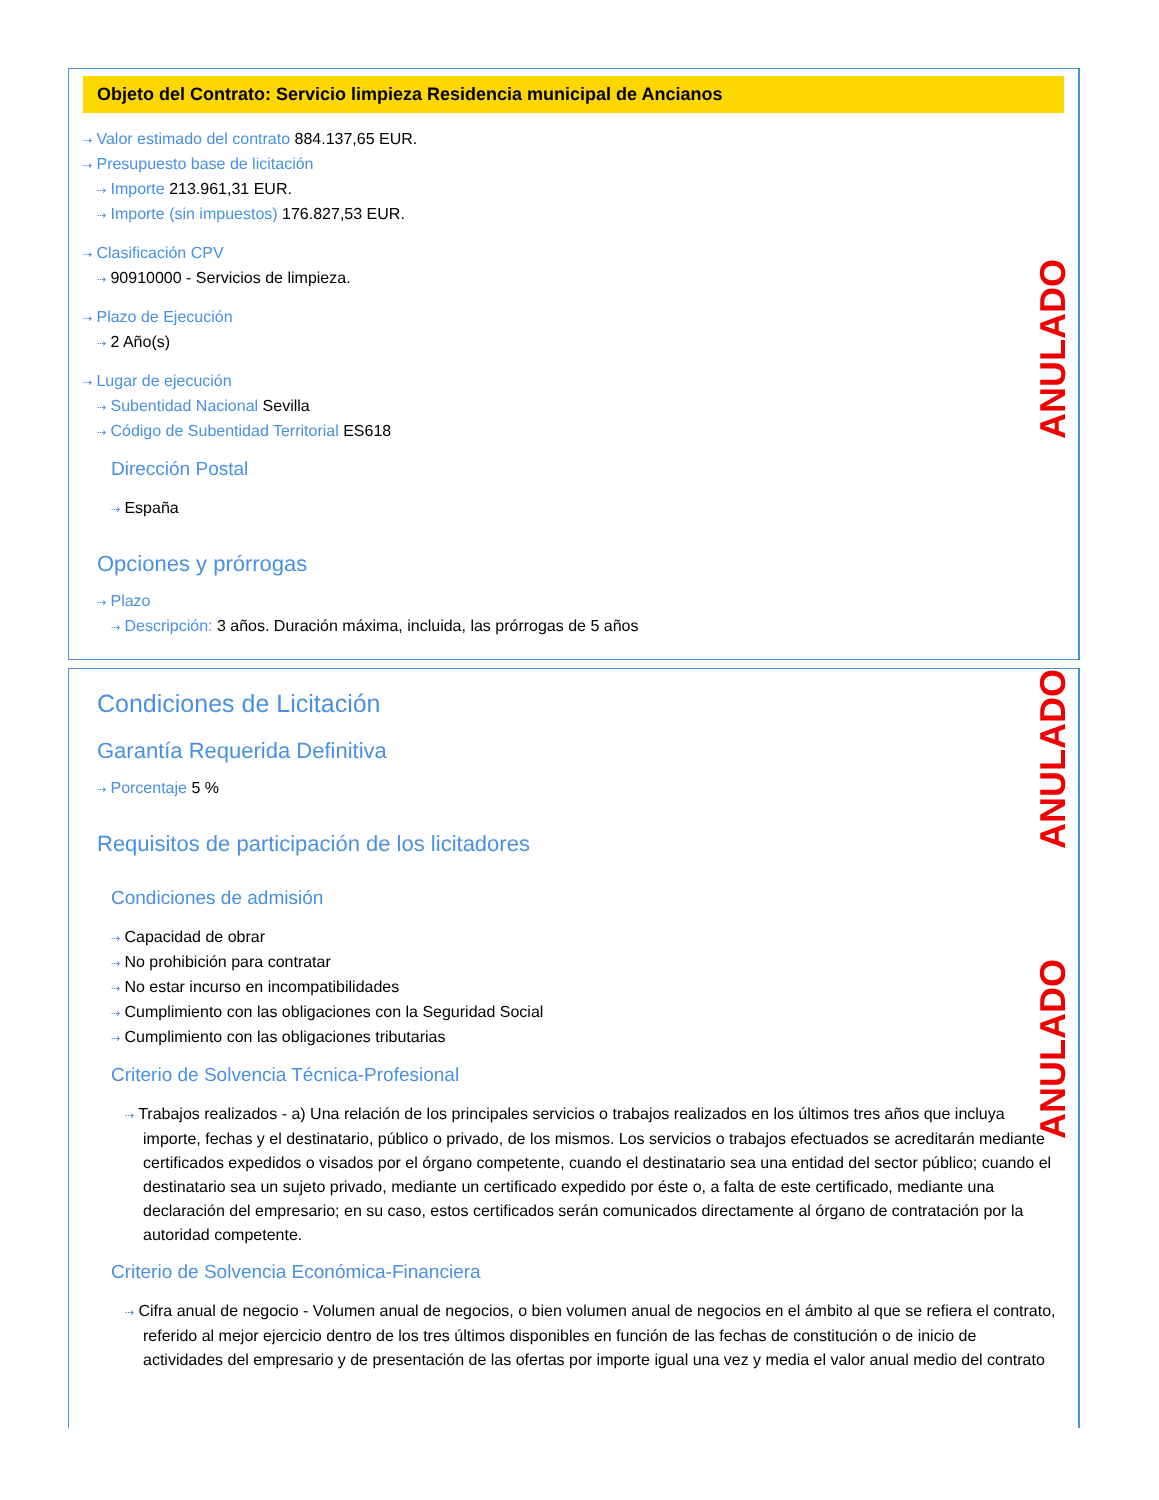Objeto del Contrato: Servicio limpieza Residencia municipal de Ancianos
⇢ Valor estimado del contrato 884.137,65 EUR.
⇢ Presupuesto base de licitación
⇢ Importe 213.961,31 EUR.
⇢ Importe (sin impuestos) 176.827,53 EUR.
⇢ Clasificación CPV
⇢ 90910000 - Servicios de limpieza.
⇢ Plazo de Ejecución
⇢ 2 Año(s)
⇢ Lugar de ejecución
⇢ Subentidad Nacional Sevilla
⇢ Código de Subentidad Territorial ES618
Dirección Postal
⇢ España
Opciones y prórrogas
⇢ Plazo
⇢ Descripción: 3 años. Duración máxima, incluida, las prórrogas de 5 años
ANULADO
Condiciones de Licitación
Garantía Requerida Definitiva
⇢ Porcentaje 5 %
Requisitos de participación de los licitadores
Condiciones de admisión
⇢ Capacidad de obrar
⇢ No prohibición para contratar
⇢ No estar incurso en incompatibilidades
⇢ Cumplimiento con las obligaciones con la Seguridad Social
⇢ Cumplimiento con las obligaciones tributarias
Criterio de Solvencia Técnica-Profesional
⇢ Trabajos realizados - a) Una relación de los principales servicios o trabajos realizados en los últimos tres años que incluya importe, fechas y el destinatario, público o privado, de los mismos. Los servicios o trabajos efectuados se acreditarán mediante certificados expedidos o visados por el órgano competente, cuando el destinatario sea una entidad del sector público; cuando el destinatario sea un sujeto privado, mediante un certificado expedido por éste o, a falta de este certificado, mediante una declaración del empresario; en su caso, estos certificados serán comunicados directamente al órgano de contratación por la autoridad competente.
Criterio de Solvencia Económica-Financiera
⇢ Cifra anual de negocio - Volumen anual de negocios, o bien volumen anual de negocios en el ámbito al que se refiera el contrato, referido al mejor ejercicio dentro de los tres últimos disponibles en función de las fechas de constitución o de inicio de actividades del empresario y de presentación de las ofertas por importe igual una vez y media el valor anual medio del contrato
ANULADO
ANULADO